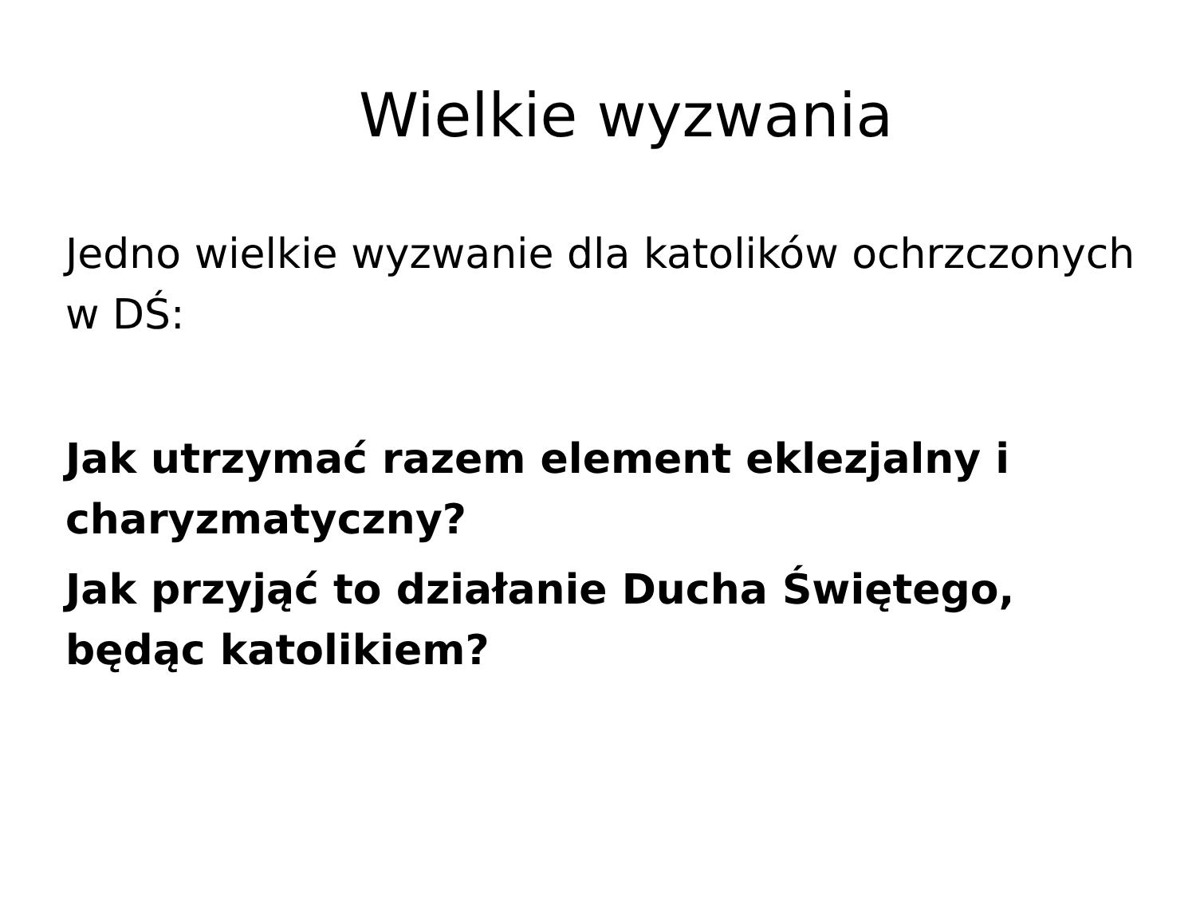Wielkie wyzwania
Jedno wielkie wyzwanie dla katolików ochrzczonych w DŚ:
Jak utrzymać razem element eklezjalny i charyzmatyczny?
Jak przyjąć to działanie Ducha Świętego, będąc katolikiem?